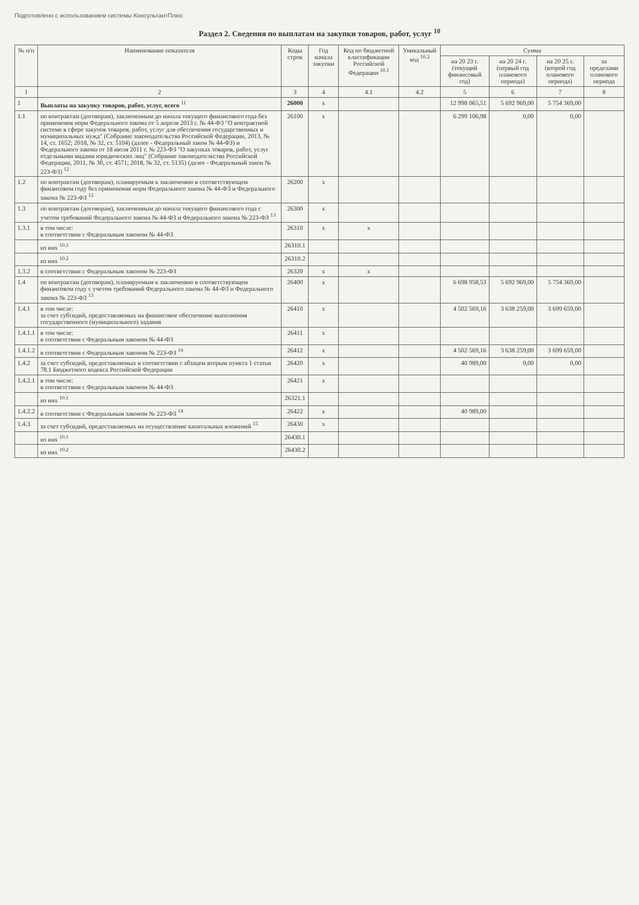Подготовлено с использованием системы КонсультантПлюс
Раздел 2. Сведения по выплатам на закупки товаров, работ, услуг <sup>10</sup>
| № п/п | Наименование показателя | Коды строк | Год начала закупки | Код по бюджетной классификации Российской Федерации <sup>10.1</sup> | Уникальный код <sup>10.2</sup> | Сумма | | | |
| --- | --- | --- | --- | --- | --- | --- | --- | --- | --- |
| | | | | | | на 20 23 г. (текущий финансовый год) | на 20 24 г. (первый год планового периода) | на 20 25 г. (второй год планового периода) | за пределами планового периода |
| 1 | 2 | 3 | 4 | 4.1 | 4.2 | 5 | 6 | 7 | 8 |
| 1 | Выплаты на закупку товаров, работ, услуг, всего <sup>11</sup> | 26000 | x | | | 12 998 065,51 | 5 692 969,00 | 5 754 369,00 | |
| 1.1 | по контрактам (договорам), заключенным до начала текущего финансового года без применения норм Федерального закона от 5 апреля 2013 г. № 44-ФЗ "О контрактной системе в сфере закупок товаров, работ, услуг для обеспечения государственных и муниципальных нужд" (Собрание законодательства Российской Федерации, 2013, № 14, ст. 1652; 2018, № 32, ст. 5104) (далее - Федеральный закон № 44-ФЗ) и Федерального закона от 18 июля 2011 г. № 223-ФЗ "О закупках товаров, работ, услуг отдельными видами юридических лиц" (Собрание законодательства Российской Федерации, 2011, № 30, ст. 4571; 2018, № 32, ст. 5135) (далее - Федеральный закон № 223-ФЗ) <sup>12</sup> | 26100 | x | | | 6 299 106,98 | 0,00 | 0,00 | |
| 1.2 | по контрактам (договорам), планируемым к заключению в соответствующем финансовом году без применения норм Федерального закона № 44-ФЗ и Федерального закона № 223-ФЗ <sup>12</sup> | 26200 | x | | | | | | |
| 1.3 | по контрактам (договорам), заключенным до начала текущего финансового года с учетом требований Федерального закона № 44-ФЗ и Федерального закона № 223-ФЗ <sup>13</sup> | 26300 | x | | | | | | |
| 1.3.1 | в том числе: в соответствии с Федеральным законом № 44-ФЗ | 26310 | x | x | | | | | |
| | из них <sup>10.1</sup> | 26310.1 | | | | | | | |
| | из них <sup>10.2</sup> | 26310.2 | | | | | | | |
| 1.3.2 | в соответствии с Федеральным законом № 223-ФЗ | 26320 | x | x | | | | | |
| 1.4 | по контрактам (договорам), планируемым к заключению в соответствующем финансовом году с учетом требований Федерального закона № 44-ФЗ и Федерального закона № 223-ФЗ <sup>13</sup> | 26400 | x | | | 6 698 958,53 | 5 692 969,00 | 5 754 369,00 | |
| 1.4.1 | в том числе: за счет субсидий, предоставляемых на финансовое обеспечение выполнения государственного (муниципального) задания | 26410 | x | | | 4 502 569,16 | 3 638 259,00 | 3 699 659,00 | |
| 1.4.1.1 | в том числе: в соответствии с Федеральным законом № 44-ФЗ | 26411 | x | | | | | | |
| 1.4.1.2 | в соответствии с Федеральным законом № 223-ФЗ <sup>14</sup> | 26412 | x | | | 4 502 569,16 | 3 638 259,00 | 3 699 659,00 | |
| 1.4.2 | за счет субсидий, предоставляемых в соответствии с абзацем вторым пункта 1 статьи 78.1 Бюджетного кодекса Российской Федерации | 26420 | x | | | 40 989,00 | 0,00 | 0,00 | |
| 1.4.2.1 | в том числе: в соответствии с Федеральным законом № 44-ФЗ | 26421 | x | | | | | | |
| | из них <sup>10.1</sup> | 26321.1 | | | | | | | |
| 1.4.2.2 | в соответствии с Федеральным законом № 223-ФЗ <sup>14</sup> | 26422 | x | | | 40 989,00 | | | |
| 1.4.3 | за счет субсидий, предоставляемых на осуществление капитальных вложений <sup>15</sup> | 26430 | x | | | | | | |
| | из них <sup>10.1</sup> | 26430.1 | | | | | | | |
| | из них <sup>10.2</sup> | 26430.2 | | | | | | | |